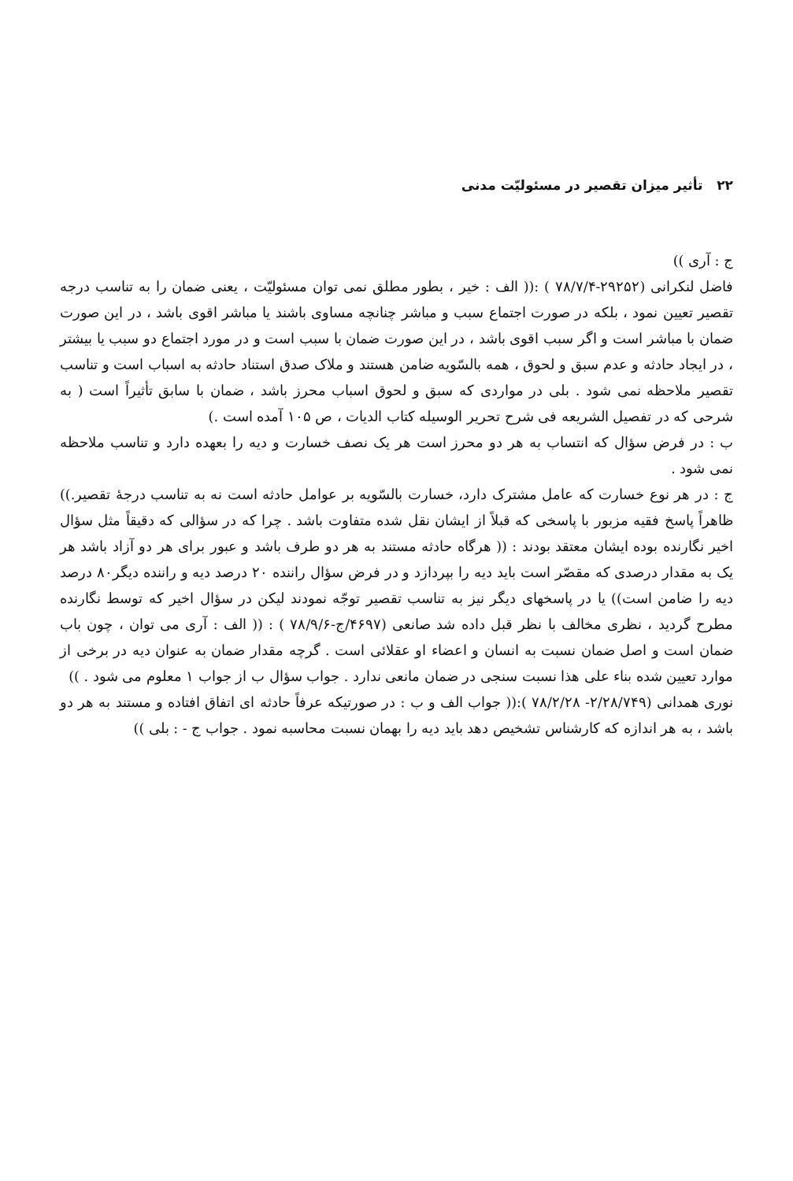۲۲ تأثیر میزان تقصیر در مسئولیّت مدنی
ج : آری ))
فاضل لنکرانی (۲۹۲۵۲-۷۸/۷/۴ ) :(( الف : خیر ، بطور مطلق نمی توان مسئولیّت ، یعنی ضمان را به تناسب درجه تقصیر تعیین نمود ، بلکه در صورت اجتماع سبب و مباشر چنانچه مساوی باشند یا مباشر اقوی باشد ، در این صورت ضمان با مباشر است و اگر سبب اقوی باشد ، در این صورت ضمان با سبب است و در مورد اجتماع دو سبب یا بیشتر ، در ایجاد حادثه و عدم سبق و لحوق ، همه بالسّویه ضامن هستند و ملاک صدق استناد حادثه به اسباب است و تناسب تقصیر ملاحظه نمی شود . بلی در مواردی که سبق و لحوق اسباب محرز باشد ، ضمان با سابق تأثیراً است ( به شرحی که در تفصیل الشریعه فی شرح تحریر الوسیله کتاب الدیات ، ص ۱۰۵ آمده است .)
ب : در فرض سؤال که انتساب به هر دو محرز است هر یک نصف خسارت و دیه را بعهده دارد و تناسب ملاحظه نمی شود .
ج : در هر نوع خسارت که عامل مشترک دارد، خسارت بالسّویه بر عوامل حادثه است نه به تناسب درجهٔ تقصیر.)) ظاهراً پاسخ فقیه مزبور با پاسخی که قبلاً از ایشان نقل شده متفاوت باشد . چرا که در سؤالی که دقیقاً مثل سؤال اخیر نگارنده بوده ایشان معتقد بودند : (( هرگاه حادثه مستند به هر دو طرف باشد و عبور برای هر دو آزاد باشد هر یک به مقدار درصدی که مقصّر است باید دیه را بپردازد و در فرض سؤال راننده ۲۰ درصد دیه و راننده دیگر۸۰ درصد دیه را ضامن است)) یا در پاسخهای دیگر نیز به تناسب تقصیر توجّه نمودند لیکن در سؤال اخیر که توسط نگارنده مطرح گردید ، نظری مخالف با نظر قبل داده شد صانعی (۴۶۹۷/ج-۷۸/۹/۶ ) : (( الف : آری می توان ، چون باب ضمان است و اصل ضمان نسبت به انسان و اعضاء او عقلائی است . گرچه مقدار ضمان به عنوان دیه در برخی از موارد تعیین شده بناء علی هذا نسبت سنجی در ضمان مانعی ندارد . جواب سؤال ب از جواب ۱ معلوم می شود . ))
نوری همدانی (۲/۲۸/۷۴۹- ۷۸/۲/۲۸ ):(( جواب الف و ب : در صورتیکه عرفاً حادثه ای اتفاق افتاده و مستند به هر دو باشد ، به هر اندازه که کارشناس تشخیص دهد باید دیه را بهمان نسبت محاسبه نمود . جواب ج - : بلی ))